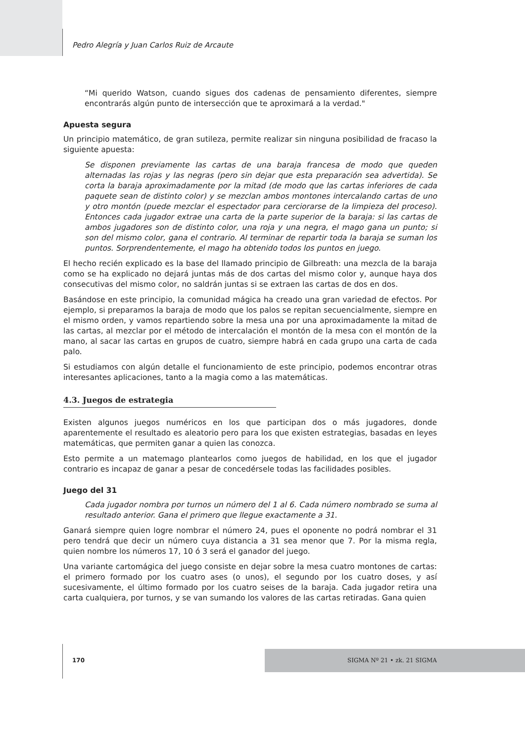Pedro Alegría y Juan Carlos Ruiz de Arcaute
“Mi querido Watson, cuando sigues dos cadenas de pensamiento diferentes, siempre encontrarás algún punto de intersección que te aproximará a la verdad."
Apuesta segura
Un principio matemático, de gran sutileza, permite realizar sin ninguna posibilidad de fracaso la siguiente apuesta:
Se disponen previamente las cartas de una baraja francesa de modo que queden alternadas las rojas y las negras (pero sin dejar que esta preparación sea advertida). Se corta la baraja aproximadamente por la mitad (de modo que las cartas inferiores de cada paquete sean de distinto color) y se mezclan ambos montones intercalando cartas de uno y otro montón (puede mezclar el espectador para cerciorarse de la limpieza del proceso). Entonces cada jugador extrae una carta de la parte superior de la baraja: si las cartas de ambos jugadores son de distinto color, una roja y una negra, el mago gana un punto; si son del mismo color, gana el contrario. Al terminar de repartir toda la baraja se suman los puntos. Sorprendentemente, el mago ha obtenido todos los puntos en juego.
El hecho recién explicado es la base del llamado principio de Gilbreath: una mezcla de la baraja como se ha explicado no dejará juntas más de dos cartas del mismo color y, aunque haya dos consecutivas del mismo color, no saldrán juntas si se extraen las cartas de dos en dos.
Basándose en este principio, la comunidad mágica ha creado una gran variedad de efectos. Por ejemplo, si preparamos la baraja de modo que los palos se repitan secuencialmente, siempre en el mismo orden, y vamos repartiendo sobre la mesa una por una aproximadamente la mitad de las cartas, al mezclar por el método de intercalación el montón de la mesa con el montón de la mano, al sacar las cartas en grupos de cuatro, siempre habrá en cada grupo una carta de cada palo.
Si estudiamos con algún detalle el funcionamiento de este principio, podemos encontrar otras interesantes aplicaciones, tanto a la magia como a las matemáticas.
4.3. Juegos de estrategia
Existen algunos juegos numéricos en los que participan dos o más jugadores, donde aparentemente el resultado es aleatorio pero para los que existen estrategias, basadas en leyes matemáticas, que permiten ganar a quien las conozca.
Esto permite a un matemago plantearlos como juegos de habilidad, en los que el jugador contrario es incapaz de ganar a pesar de concedérsele todas las facilidades posibles.
Juego del 31
Cada jugador nombra por turnos un número del 1 al 6. Cada número nombrado se suma al resultado anterior. Gana el primero que llegue exactamente a 31.
Ganará siempre quien logre nombrar el número 24, pues el oponente no podrá nombrar el 31 pero tendrá que decir un número cuya distancia a 31 sea menor que 7. Por la misma regla, quien nombre los números 17, 10 ó 3 será el ganador del juego.
Una variante cartomágica del juego consiste en dejar sobre la mesa cuatro montones de cartas: el primero formado por los cuatro ases (o unos), el segundo por los cuatro doses, y así sucesivamente, el último formado por los cuatro seises de la baraja. Cada jugador retira una carta cualquiera, por turnos, y se van sumando los valores de las cartas retiradas. Gana quien
170 SIGMA Nº 21 • zk. 21 SIGMA